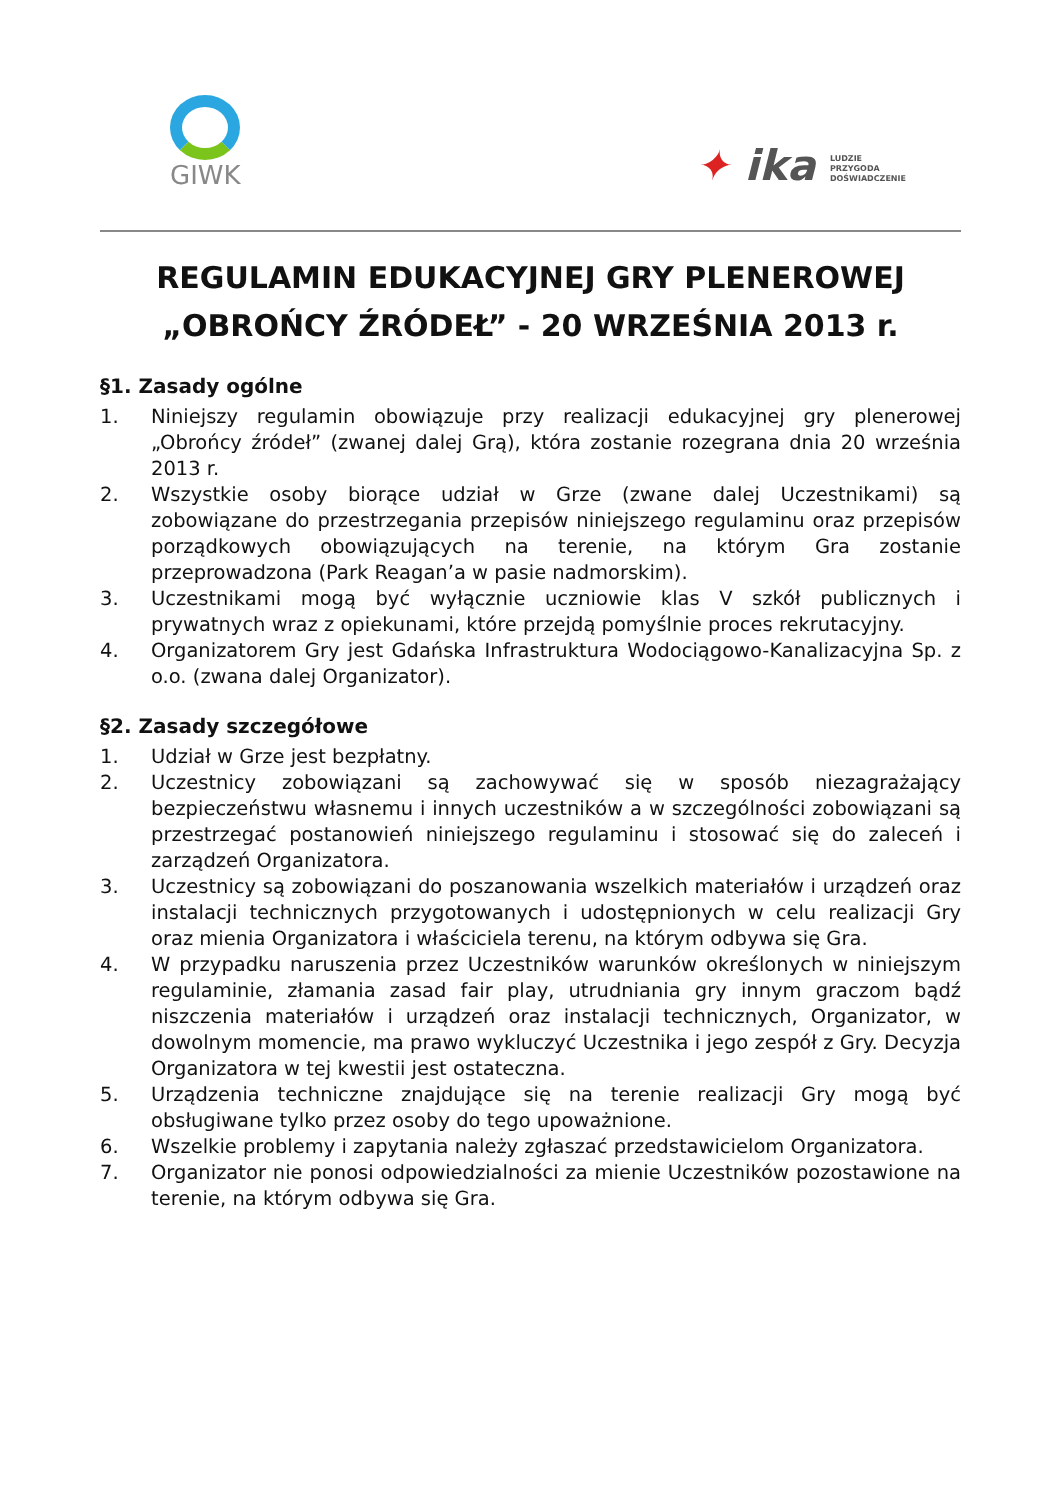GIWK
✦ ika LUDZIE
PRZYGODA
DOŚWIADCZENIE
REGULAMIN EDUKACYJNEJ GRY PLENEROWEJ
„OBROŃCY ŹRÓDEŁ” - 20 WRZEŚNIA 2013 r.
§1. Zasady ogólne
1. Niniejszy regulamin obowiązuje przy realizacji edukacyjnej gry plenerowej „Obrońcy źródeł” (zwanej dalej Grą), która zostanie rozegrana dnia 20 września 2013 r.
2. Wszystkie osoby biorące udział w Grze (zwane dalej Uczestnikami) są zobowiązane do przestrzegania przepisów niniejszego regulaminu oraz przepisów porządkowych obowiązujących na terenie, na którym Gra zostanie przeprowadzona (Park Reagan’a w pasie nadmorskim).
3. Uczestnikami mogą być wyłącznie uczniowie klas V szkół publicznych i prywatnych wraz z opiekunami, które przejdą pomyślnie proces rekrutacyjny.
4. Organizatorem Gry jest Gdańska Infrastruktura Wodociągowo-Kanalizacyjna Sp. z o.o. (zwana dalej Organizator).
§2. Zasady szczegółowe
1. Udział w Grze jest bezpłatny.
2. Uczestnicy zobowiązani są zachowywać się w sposób niezagrażający bezpieczeństwu własnemu i innych uczestników a w szczególności zobowiązani są przestrzegać postanowień niniejszego regulaminu i stosować się do zaleceń i zarządzeń Organizatora.
3. Uczestnicy są zobowiązani do poszanowania wszelkich materiałów i urządzeń oraz instalacji technicznych przygotowanych i udostępnionych w celu realizacji Gry oraz mienia Organizatora i właściciela terenu, na którym odbywa się Gra.
4. W przypadku naruszenia przez Uczestników warunków określonych w niniejszym regulaminie, złamania zasad fair play, utrudniania gry innym graczom bądź niszczenia materiałów i urządzeń oraz instalacji technicznych, Organizator, w dowolnym momencie, ma prawo wykluczyć Uczestnika i jego zespół z Gry. Decyzja Organizatora w tej kwestii jest ostateczna.
5. Urządzenia techniczne znajdujące się na terenie realizacji Gry mogą być obsługiwane tylko przez osoby do tego upoważnione.
6. Wszelkie problemy i zapytania należy zgłaszać przedstawicielom Organizatora.
7. Organizator nie ponosi odpowiedzialności za mienie Uczestników pozostawione na terenie, na którym odbywa się Gra.